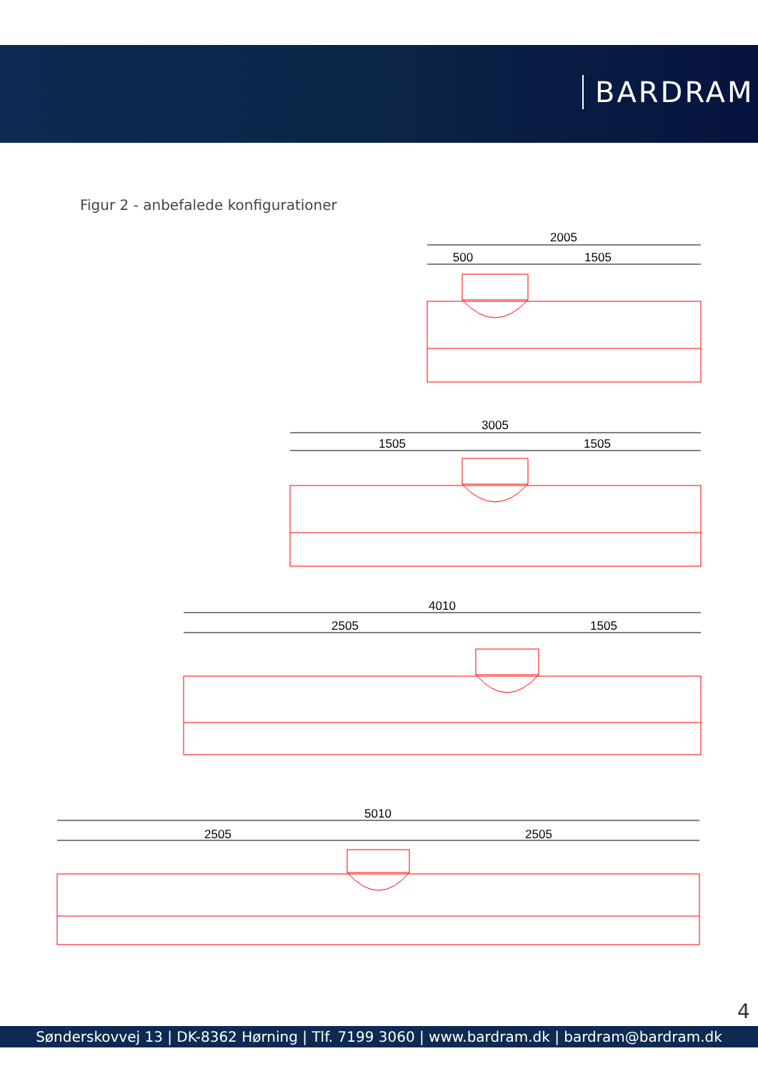BARDRAM
Figur 2 - anbefalede konfigurationer
2005
500
1505
3005
1505
1505
4010
2505
1505
5010
2505
2505
4
Sønderskovvej 13 | DK-8362 Hørning | Tlf. 7199 3060 | www.bardram.dk | bardram@bardram.dk